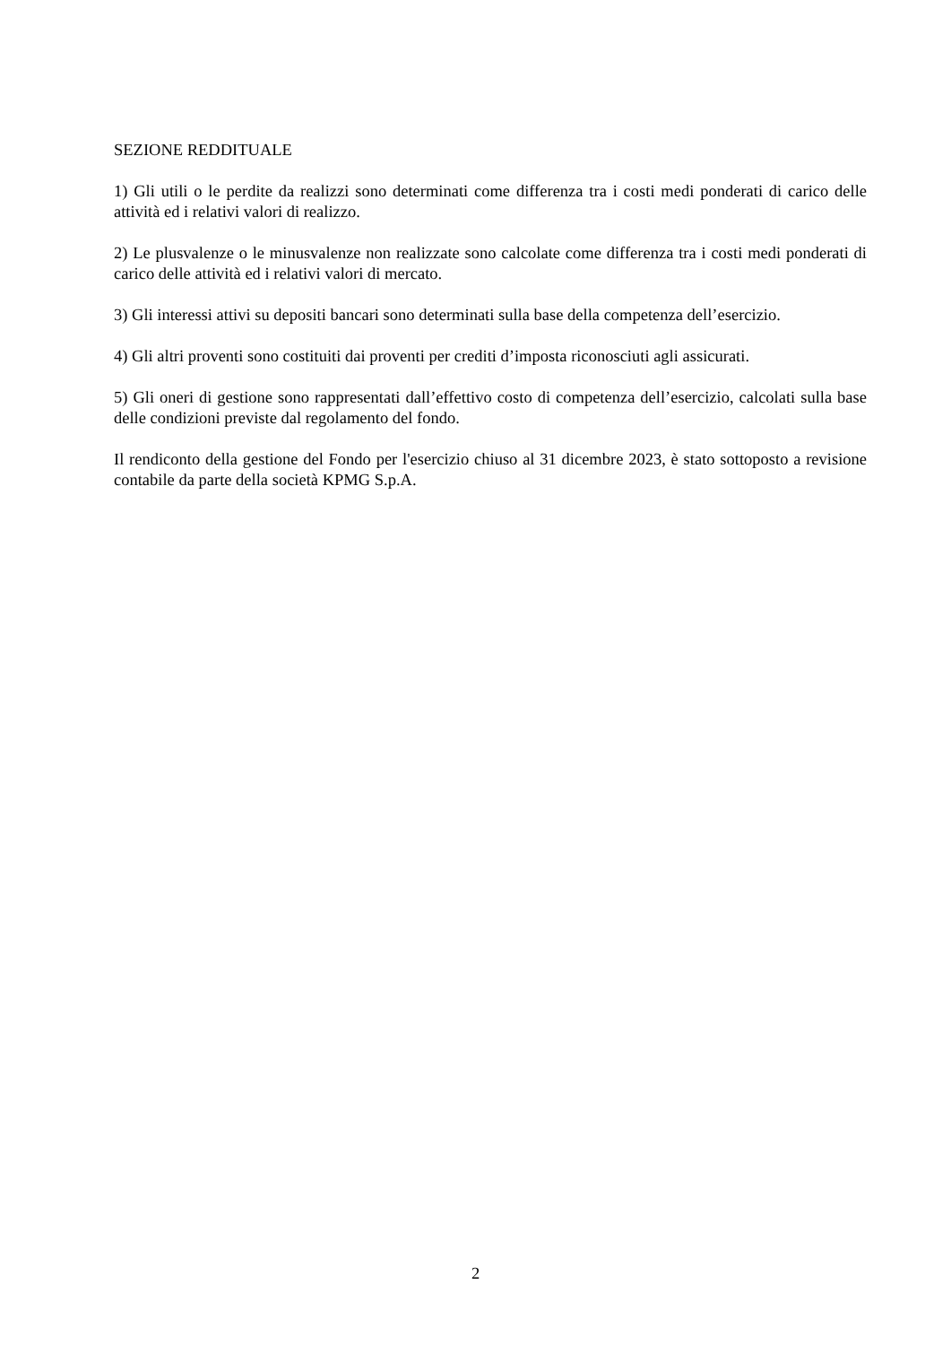SEZIONE REDDITUALE
1) Gli utili o le perdite da realizzi sono determinati come differenza tra i costi medi ponderati di carico delle attività ed i relativi valori di realizzo.
2) Le plusvalenze o le minusvalenze non realizzate sono calcolate come differenza tra i costi medi ponderati di carico delle attività ed i relativi valori di mercato.
3) Gli interessi attivi su depositi bancari sono determinati sulla base della competenza dell’esercizio.
4) Gli altri proventi sono costituiti dai proventi per crediti d’imposta riconosciuti agli assicurati.
5) Gli oneri di gestione sono rappresentati dall’effettivo costo di competenza dell’esercizio, calcolati sulla base delle condizioni previste dal regolamento del fondo.
Il rendiconto della gestione del Fondo per l'esercizio chiuso al 31 dicembre 2023, è stato sottoposto a revisione contabile da parte della società KPMG S.p.A.
2